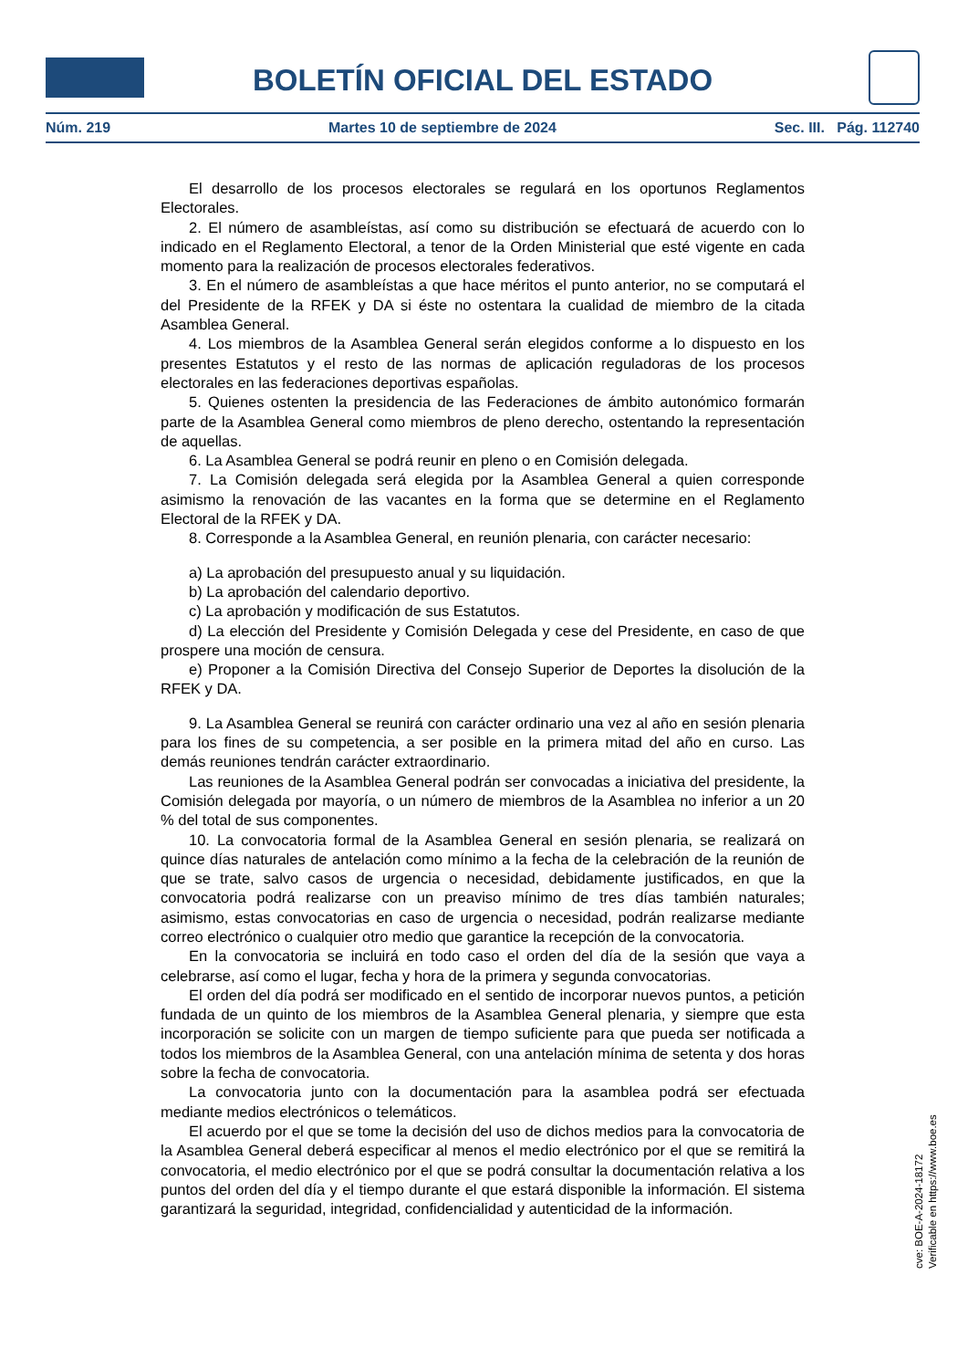BOLETÍN OFICIAL DEL ESTADO
Núm. 219 Martes 10 de septiembre de 2024 Sec. III. Pág. 112740
El desarrollo de los procesos electorales se regulará en los oportunos Reglamentos Electorales.
2. El número de asambleístas, así como su distribución se efectuará de acuerdo con lo indicado en el Reglamento Electoral, a tenor de la Orden Ministerial que esté vigente en cada momento para la realización de procesos electorales federativos.
3. En el número de asambleístas a que hace méritos el punto anterior, no se computará el del Presidente de la RFEK y DA si éste no ostentara la cualidad de miembro de la citada Asamblea General.
4. Los miembros de la Asamblea General serán elegidos conforme a lo dispuesto en los presentes Estatutos y el resto de las normas de aplicación reguladoras de los procesos electorales en las federaciones deportivas españolas.
5. Quienes ostenten la presidencia de las Federaciones de ámbito autonómico formarán parte de la Asamblea General como miembros de pleno derecho, ostentando la representación de aquellas.
6. La Asamblea General se podrá reunir en pleno o en Comisión delegada.
7. La Comisión delegada será elegida por la Asamblea General a quien corresponde asimismo la renovación de las vacantes en la forma que se determine en el Reglamento Electoral de la RFEK y DA.
8. Corresponde a la Asamblea General, en reunión plenaria, con carácter necesario:
a) La aprobación del presupuesto anual y su liquidación.
b) La aprobación del calendario deportivo.
c) La aprobación y modificación de sus Estatutos.
d) La elección del Presidente y Comisión Delegada y cese del Presidente, en caso de que prospere una moción de censura.
e) Proponer a la Comisión Directiva del Consejo Superior de Deportes la disolución de la RFEK y DA.
9. La Asamblea General se reunirá con carácter ordinario una vez al año en sesión plenaria para los fines de su competencia, a ser posible en la primera mitad del año en curso. Las demás reuniones tendrán carácter extraordinario.
Las reuniones de la Asamblea General podrán ser convocadas a iniciativa del presidente, la Comisión delegada por mayoría, o un número de miembros de la Asamblea no inferior a un 20 % del total de sus componentes.
10. La convocatoria formal de la Asamblea General en sesión plenaria, se realizará on quince días naturales de antelación como mínimo a la fecha de la celebración de la reunión de que se trate, salvo casos de urgencia o necesidad, debidamente justificados, en que la convocatoria podrá realizarse con un preaviso mínimo de tres días también naturales; asimismo, estas convocatorias en caso de urgencia o necesidad, podrán realizarse mediante correo electrónico o cualquier otro medio que garantice la recepción de la convocatoria.
En la convocatoria se incluirá en todo caso el orden del día de la sesión que vaya a celebrarse, así como el lugar, fecha y hora de la primera y segunda convocatorias.
El orden del día podrá ser modificado en el sentido de incorporar nuevos puntos, a petición fundada de un quinto de los miembros de la Asamblea General plenaria, y siempre que esta incorporación se solicite con un margen de tiempo suficiente para que pueda ser notificada a todos los miembros de la Asamblea General, con una antelación mínima de setenta y dos horas sobre la fecha de convocatoria.
La convocatoria junto con la documentación para la asamblea podrá ser efectuada mediante medios electrónicos o telemáticos.
El acuerdo por el que se tome la decisión del uso de dichos medios para la convocatoria de la Asamblea General deberá especificar al menos el medio electrónico por el que se remitirá la convocatoria, el medio electrónico por el que se podrá consultar la documentación relativa a los puntos del orden del día y el tiempo durante el que estará disponible la información. El sistema garantizará la seguridad, integridad, confidencialidad y autenticidad de la información.
cve: BOE-A-2024-18172
Verificable en https://www.boe.es